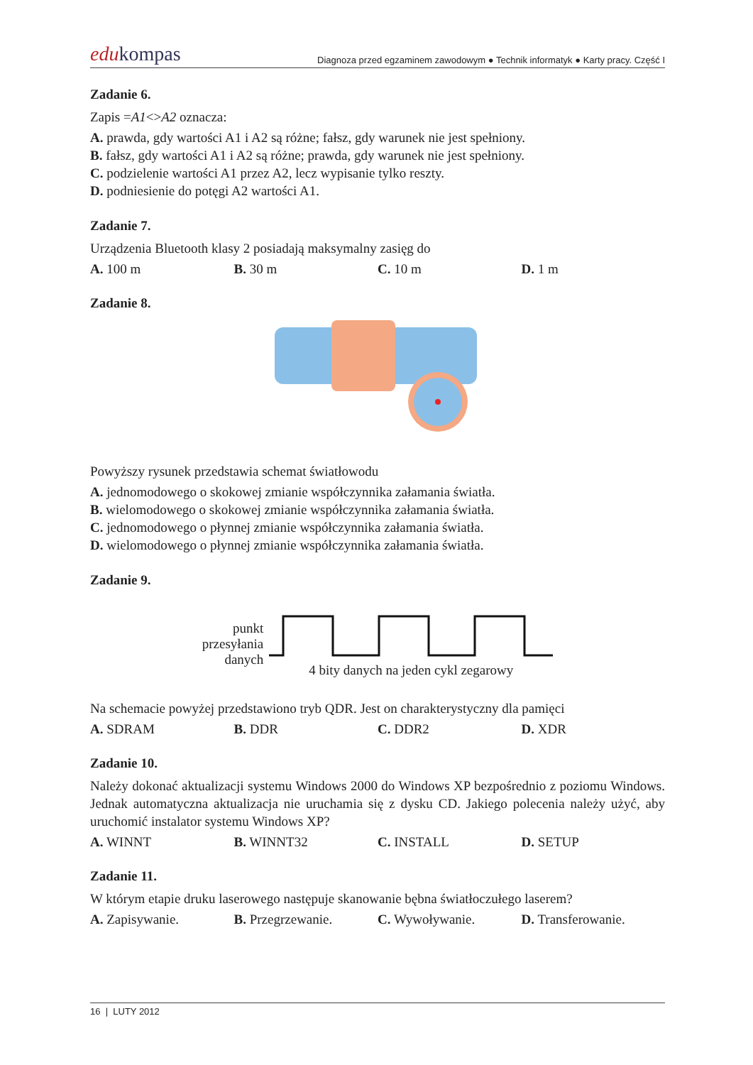edukompas
Diagnoza przed egzaminem zawodowym ● Technik informatyk ● Karty pracy. Część I
Zadanie 6.
Zapis =A1<>A2 oznacza:
A. prawda, gdy wartości A1 i A2 są różne; fałsz, gdy warunek nie jest spełniony.
B. fałsz, gdy wartości A1 i A2 są różne; prawda, gdy warunek nie jest spełniony.
C. podzielenie wartości A1 przez A2, lecz wypisanie tylko reszty.
D. podniesienie do potęgi A2 wartości A1.
Zadanie 7.
Urządzenia Bluetooth klasy 2 posiadają maksymalny zasięg do
A. 100 m B. 30 m C. 10 m D. 1 m
Zadanie 8.
Powyższy rysunek przedstawia schemat światłowodu
A. jednomodowego o skokowej zmianie współczynnika załamania światła.
B. wielomodowego o skokowej zmianie współczynnika załamania światła.
C. jednomodowego o płynnej zmianie współczynnika załamania światła.
D. wielomodowego o płynnej zmianie współczynnika załamania światła.
Zadanie 9.
punkt
przesyłania
danych
4 bity danych na jeden cykl zegarowy
Na schemacie powyżej przedstawiono tryb QDR. Jest on charakterystyczny dla pamięci
A. SDRAM B. DDR C. DDR2 D. XDR
Zadanie 10.
Należy dokonać aktualizacji systemu Windows 2000 do Windows XP bezpośrednio z poziomu Windows. Jednak automatyczna aktualizacja nie uruchamia się z dysku CD. Jakiego polecenia należy użyć, aby uruchomić instalator systemu Windows XP?
A. WINNT B. WINNT32 C. INSTALL D. SETUP
Zadanie 11.
W którym etapie druku laserowego następuje skanowanie bębna światłoczułego laserem?
A. Zapisywanie. B. Przegrzewanie. C. Wywoływanie. D. Transferowanie.
16 | LUTY 2012